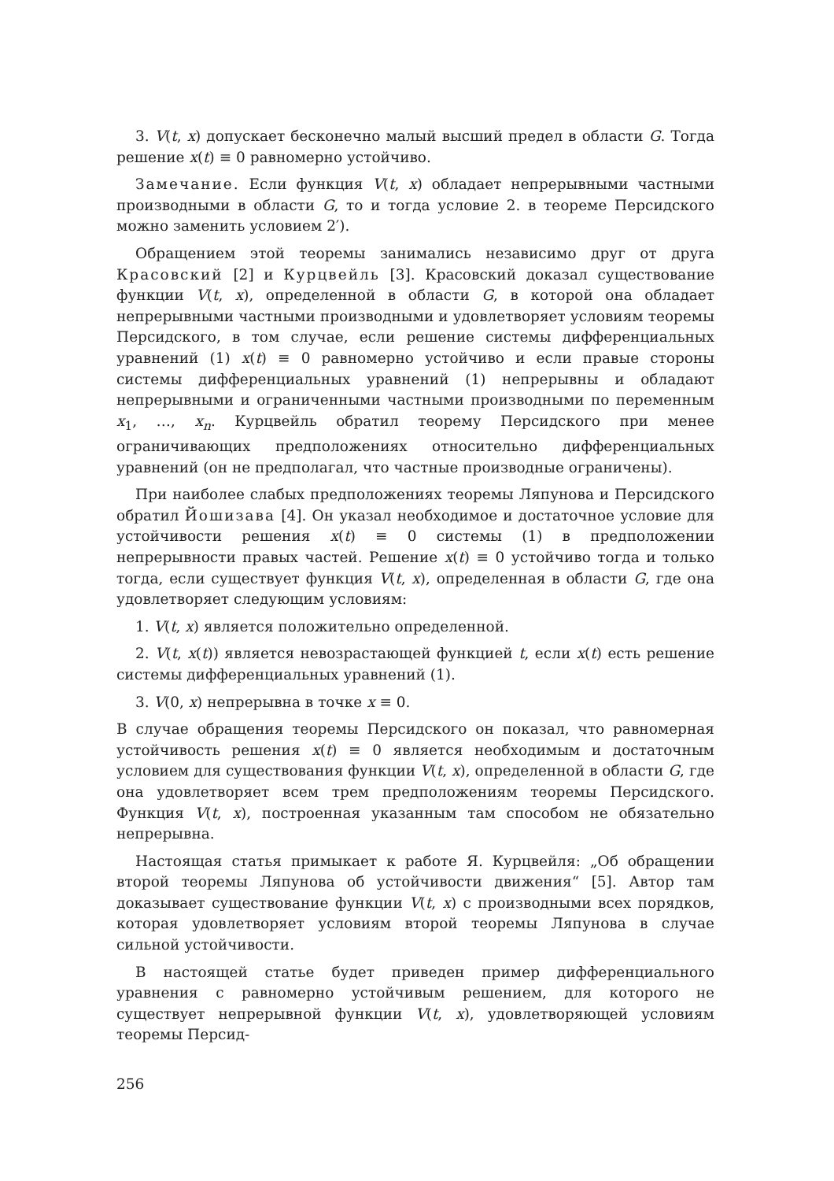3. V(t, x) допускает бесконечно малый высший предел в области G. Тогда решение x(t) ≡ 0 равномерно устойчиво.
Замечание. Если функция V(t, x) обладает непрерывными частными производными в области G, то и тогда условие 2. в теореме Персидского можно заменить условием 2′).
Обращением этой теоремы занимались независимо друг от друга Красовский [2] и Курцвейль [3]. Красовский доказал существование функции V(t, x), определенной в области G, в которой она обладает непрерывными частными производными и удовлетворяет условиям теоремы Персидского, в том случае, если решение системы дифференциальных уравнений (1) x(t) ≡ 0 равномерно устойчиво и если правые стороны системы дифференциальных уравнений (1) непрерывны и обладают непрерывными и ограниченными частными производными по переменным x<sub>1</sub>, …, x<sub>n</sub>. Курцвейль обратил теорему Персидского при менее ограничивающих предположениях относительно дифференциальных уравнений (он не предполагал, что частные производные ограничены).
При наиболее слабых предположениях теоремы Ляпунова и Персидского обратил Йошизава [4]. Он указал необходимое и достаточное условие для устойчивости решения x(t) ≡ 0 системы (1) в предположении непрерывности правых частей. Решение x(t) ≡ 0 устойчиво тогда и только тогда, если существует функция V(t, x), определенная в области G, где она удовлетворяет следующим условиям:
1. V(t, x) является положительно определенной.
2. V(t, x(t)) является невозрастающей функцией t, если x(t) есть решение системы дифференциальных уравнений (1).
3. V(0, x) непрерывна в точке x ≡ 0.
В случае обращения теоремы Персидского он показал, что равномерная устойчивость решения x(t) ≡ 0 является необходимым и достаточным условием для существования функции V(t, x), определенной в области G, где она удовлетворяет всем трем предположениям теоремы Персидского. Функция V(t, x), построенная указанным там способом не обязательно непрерывна.
Настоящая статья примыкает к работе Я. Курцвейля: „Об обращении второй теоремы Ляпунова об устойчивости движения“ [5]. Автор там доказывает существование функции V(t, x) с производными всех порядков, которая удовлетворяет условиям второй теоремы Ляпунова в случае сильной устойчивости.
В настоящей статье будет приведен пример дифференциального уравнения с равномерно устойчивым решением, для которого не существует непрерывной функции V(t, x), удовлетворяющей условиям теоремы Персид-
256